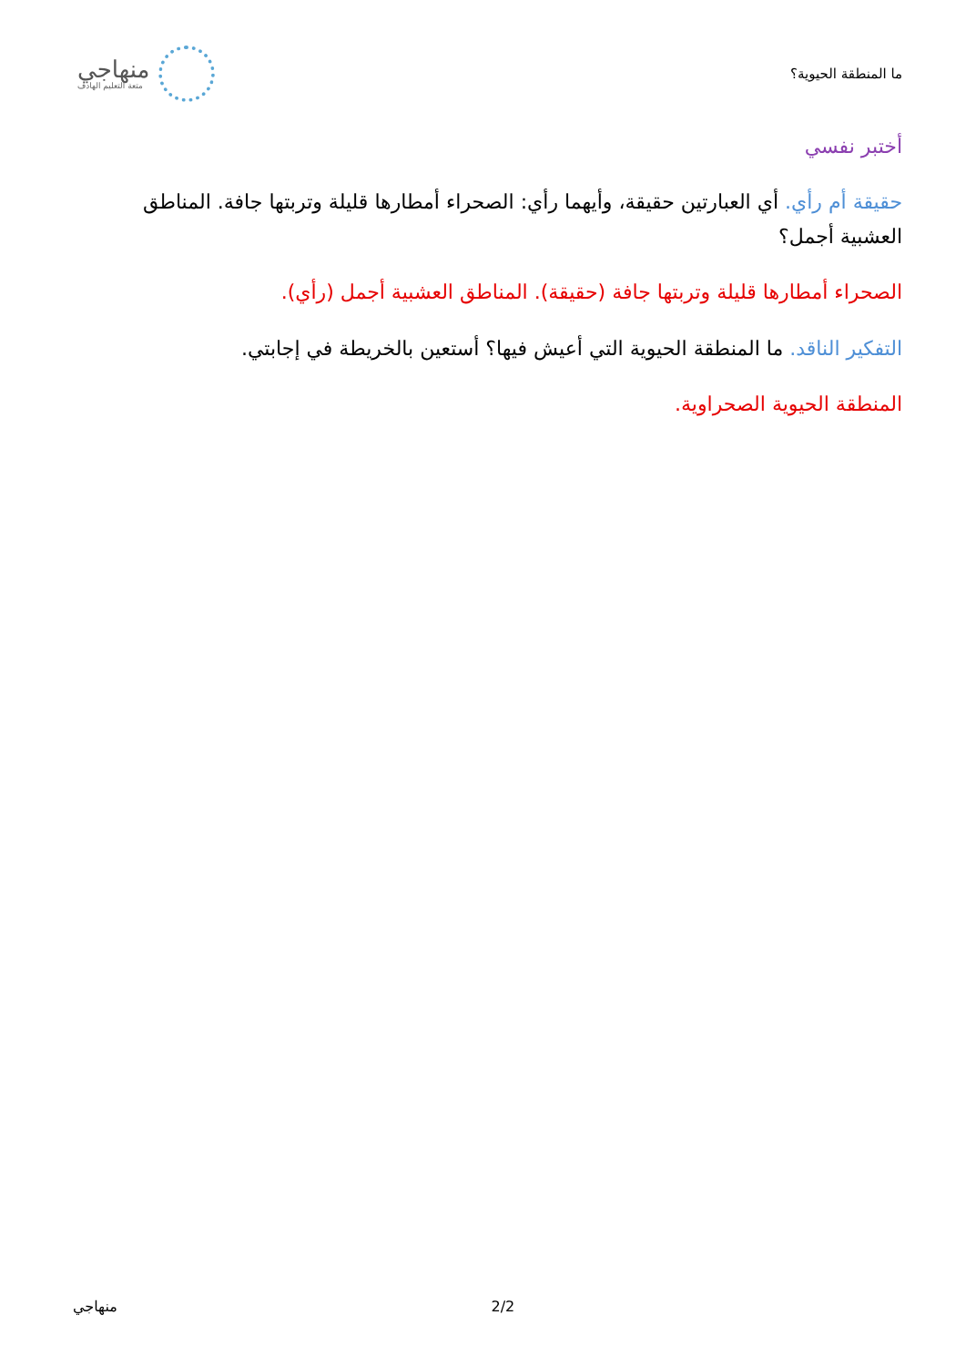ما المنطقة الحيوية؟
منهاجي
متعة التعليم الهادف
أختبر نفسي
حقيقة أم رأي. أي العبارتين حقيقة، وأيهما رأي: الصحراء أمطارها قليلة وتربتها جافة. المناطق العشبية أجمل؟
الصحراء أمطارها قليلة وتربتها جافة (حقيقة). المناطق العشبية أجمل (رأي).
التفكير الناقد. ما المنطقة الحيوية التي أعيش فيها؟ أستعين بالخريطة في إجابتي.
المنطقة الحيوية الصحراوية.
. 2/2 منهاجي